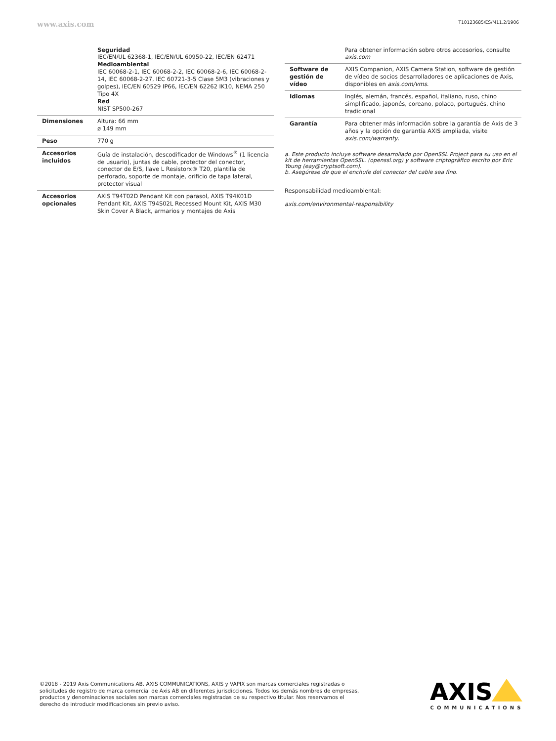www.axis.com T10123685/ES/M11.2/1906
| | Seguridad IEC/EN/UL 62368-1, IEC/EN/UL 60950-22, IEC/EN 62471 Medioambiental IEC 60068-2-1, IEC 60068-2-2, IEC 60068-2-6, IEC 60068-2-14, IEC 60068-2-27, IEC 60721-3-5 Clase 5M3 (vibraciones y golpes), IEC/EN 60529 IP66, IEC/EN 62262 IK10, NEMA 250 Tipo 4X Red NIST SP500-267 |
| Dimensiones | Altura: 66 mm ø 149 mm |
| Peso | 770 g |
| Accesorios incluidos | Guía de instalación, descodificador de Windows<sup>®</sup> (1 licencia de usuario), juntas de cable, protector del conector, conector de E/S, llave L Resistorx® T20, plantilla de perforado, soporte de montaje, orificio de tapa lateral, protector visual |
| Accesorios opcionales | AXIS T94T02D Pendant Kit con parasol, AXIS T94K01D Pendant Kit, AXIS T94S02L Recessed Mount Kit, AXIS M30 Skin Cover A Black, armarios y montajes de Axis |
| | Para obtener información sobre otros accesorios, consulte axis.com |
| Software de gestión de vídeo | AXIS Companion, AXIS Camera Station, software de gestión de vídeo de socios desarrolladores de aplicaciones de Axis, disponibles en axis.com/vms . |
| Idiomas | Inglés, alemán, francés, español, italiano, ruso, chino simplificado, japonés, coreano, polaco, portugués, chino tradicional |
| Garantía | Para obtener más información sobre la garantía de Axis de 3 años y la opción de garantía AXIS ampliada, visite axis.com/warranty . |
a. Este producto incluye software desarrollado por OpenSSL Project para su uso en el kit de herramientas OpenSSL. (openssl.org) y software criptográfico escrito por Eric Young (eay@cryptsoft.com).
b. Asegúrese de que el enchufe del conector del cable sea fino.
Responsabilidad medioambiental:
axis.com/environmental-responsibility
©2018 - 2019 Axis Communications AB. AXIS COMMUNICATIONS, AXIS y VAPIX son marcas comerciales registradas o solicitudes de registro de marca comercial de Axis AB en diferentes jurisdicciones. Todos los demás nombres de empresas, productos y denominaciones sociales son marcas comerciales registradas de su respectivo titular. Nos reservamos el derecho de introducir modificaciones sin previo aviso.
AXIS
COMMUNICATIONS